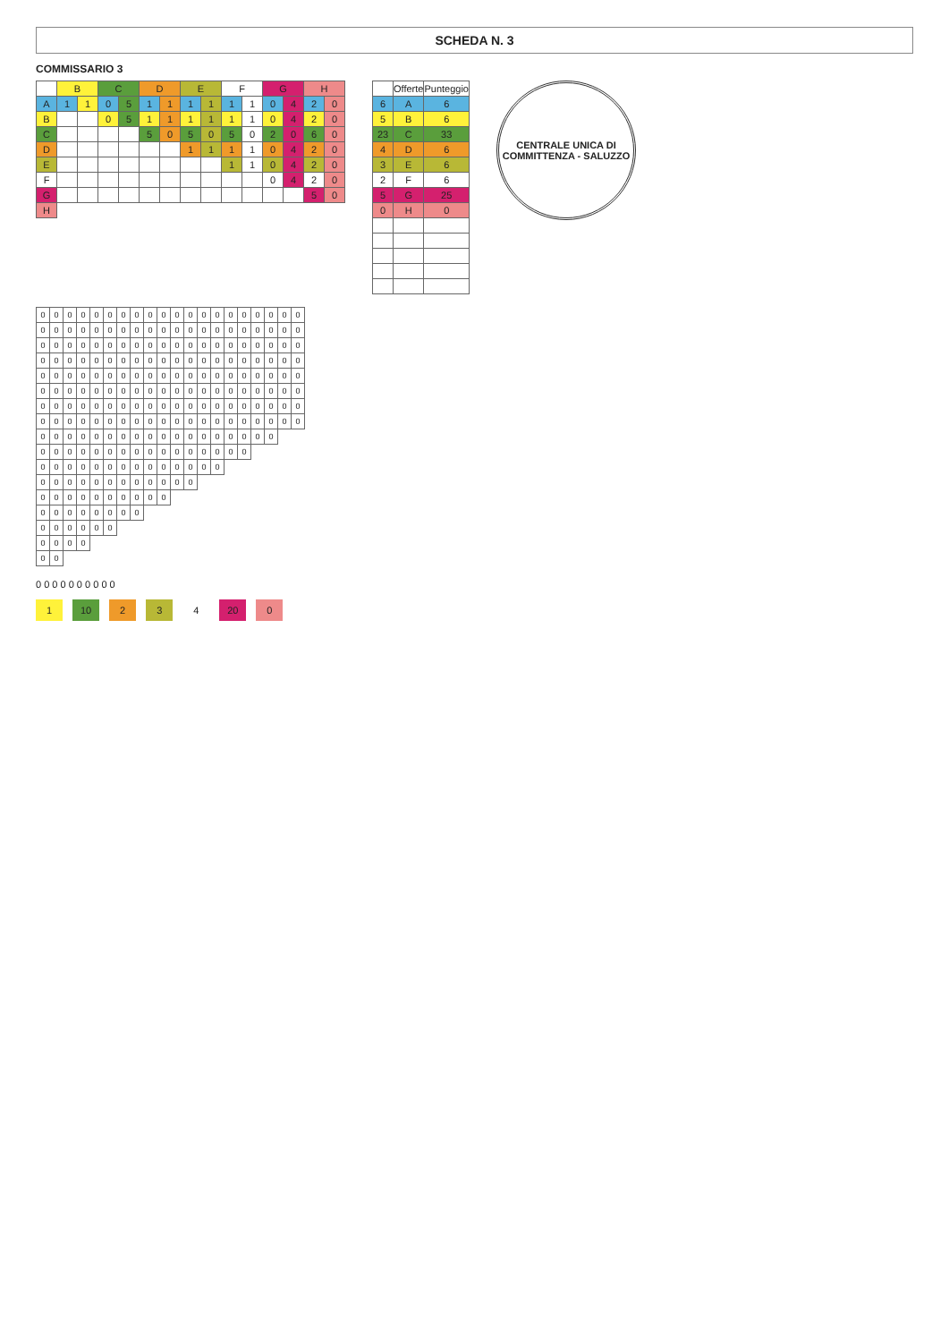SCHEDA N. 3
COMMISSARIO 3
| | B | | C | | D | | E | | F | | G | | H | |
| --- | --- | --- | --- | --- | --- | --- | --- | --- | --- | --- | --- | --- | --- | --- |
| A | 1 | 1 | 0 | 5 | 1 | 1 | 1 | 1 | 1 | 1 | 0 | 4 | 2 | 0 |
| B | | | 0 | 5 | 1 | 1 | 1 | 1 | 1 | 1 | 0 | 4 | 2 | 0 |
| C | | | | | 5 | 0 | 5 | 0 | 5 | 0 | 2 | 0 | 6 | 0 |
| D | | | | | | | 1 | 1 | 1 | 1 | 0 | 4 | 2 | 0 |
| E | | | | | | | | | 1 | 1 | 0 | 4 | 2 | 0 |
| F | | | | | | | | | | | 0 | 4 | 2 | 0 |
| G | | | | | | | | | | | | | 5 | 0 |
| H | | | | | | | | | | | | | | |
| | Offerte | Punteggio |
| --- | --- | --- |
| 6 | A | 6 |
| 5 | B | 6 |
| 23 | C | 33 |
| 4 | D | 6 |
| 3 | E | 6 |
| 2 | F | 6 |
| 5 | G | 25 |
| 0 | H | 0 |
CENTRALE UNICA DI COMMITTENZA - SALUZZO
| 0 | 0 | 0 | 0 | 0 | 0 | 0 | 0 | 0 | 0 | 0 | 0 | 0 | 0 | 0 | 0 | 0 | 0 | 0 | 0 |
| 0 | 0 | 0 | 0 | 0 | 0 | 0 | 0 | 0 | 0 | 0 | 0 | 0 | 0 | 0 | 0 | 0 | 0 | 0 | 0 |
| 0 | 0 | 0 | 0 | 0 | 0 | 0 | 0 | 0 | 0 | 0 | 0 | 0 | 0 | 0 | 0 | 0 | 0 | 0 | 0 |
| 0 | 0 | 0 | 0 | 0 | 0 | 0 | 0 | 0 | 0 | 0 | 0 | 0 | 0 | 0 | 0 | 0 | 0 | 0 | 0 |
| 0 | 0 | 0 | 0 | 0 | 0 | 0 | 0 | 0 | 0 | 0 | 0 | 0 | 0 | 0 | 0 | 0 | 0 | 0 | 0 |
| 0 | 0 | 0 | 0 | 0 | 0 | 0 | 0 | 0 | 0 | 0 | 0 | 0 | 0 | 0 | 0 | 0 | 0 | 0 | 0 |
| 0 | 0 | 0 | 0 | 0 | 0 | 0 | 0 | 0 | 0 | 0 | 0 | 0 | 0 | 0 | 0 | 0 | 0 | 0 | 0 |
| 0 | 0 | 0 | 0 | 0 | 0 | 0 | 0 | 0 | 0 | 0 | 0 | 0 | 0 | 0 | 0 | 0 | 0 | 0 | 0 |
| 0 | 0 | 0 | 0 | 0 | 0 | 0 | 0 | 0 | 0 | 0 | 0 | 0 | 0 | 0 | 0 | 0 | 0 | | |
| 0 | 0 | 0 | 0 | 0 | 0 | 0 | 0 | 0 | 0 | 0 | 0 | 0 | 0 | 0 | 0 | | | | |
| 0 | 0 | 0 | 0 | 0 | 0 | 0 | 0 | 0 | 0 | 0 | 0 | 0 | 0 | | | | | | |
| 0 | 0 | 0 | 0 | 0 | 0 | 0 | 0 | 0 | 0 | 0 | 0 | | | | | | | | |
| 0 | 0 | 0 | 0 | 0 | 0 | 0 | 0 | 0 | 0 | | | | | | | | | | |
| 0 | 0 | 0 | 0 | 0 | 0 | 0 | 0 | | | | | | | | | | | | |
| 0 | 0 | 0 | 0 | 0 | 0 | | | | | | | | | | | | | | |
| 0 | 0 | 0 | 0 | | | | | | | | | | | | | | | | |
| 0 | 0 | | | | | | | | | | | | | | | | | | |
0 0 0 0 0 0 0 0 0 0
1 10 2 3 4 20 0